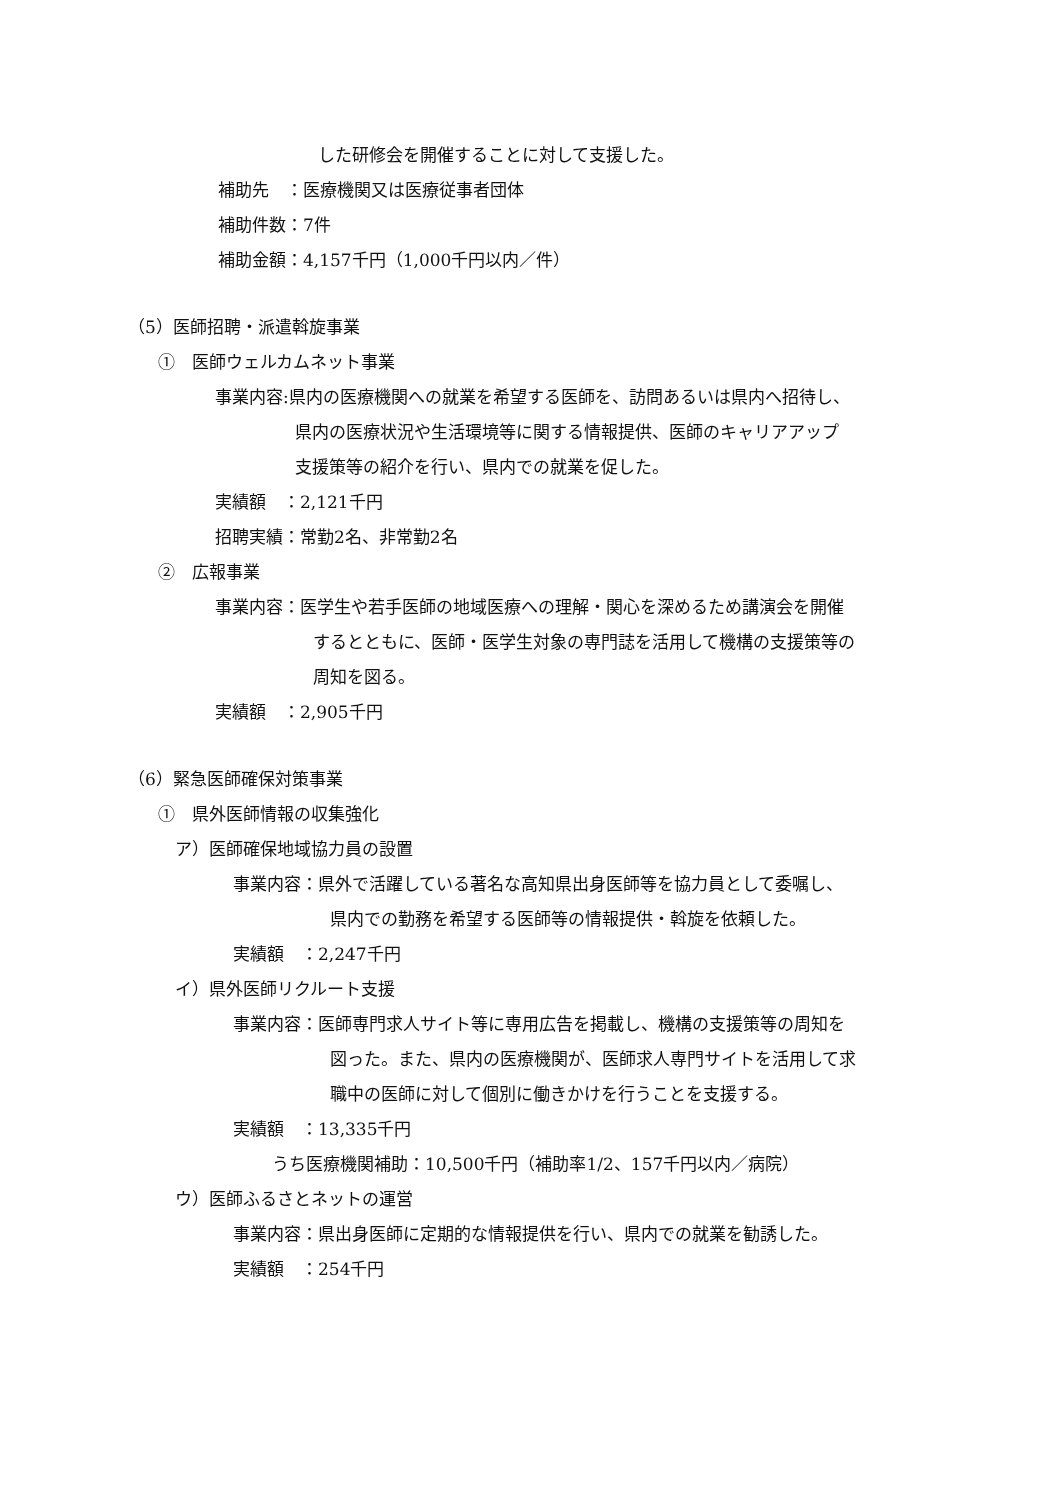した研修会を開催することに対して支援した。
補助先　：医療機関又は医療従事者団体
補助件数：7件
補助金額：4,157千円（1,000千円以内／件）
（5）医師招聘・派遣斡旋事業
①　医師ウェルカムネット事業
事業内容:県内の医療機関への就業を希望する医師を、訪問あるいは県内へ招待し、
県内の医療状況や生活環境等に関する情報提供、医師のキャリアアップ
支援策等の紹介を行い、県内での就業を促した。
実績額　：2,121千円
招聘実績：常勤2名、非常勤2名
②　広報事業
事業内容：医学生や若手医師の地域医療への理解・関心を深めるため講演会を開催
するとともに、医師・医学生対象の専門誌を活用して機構の支援策等の
周知を図る。
実績額　：2,905千円
（6）緊急医師確保対策事業
①　県外医師情報の収集強化
ア）医師確保地域協力員の設置
事業内容：県外で活躍している著名な高知県出身医師等を協力員として委嘱し、
県内での勤務を希望する医師等の情報提供・斡旋を依頼した。
実績額　：2,247千円
イ）県外医師リクルート支援
事業内容：医師専門求人サイト等に専用広告を掲載し、機構の支援策等の周知を
図った。また、県内の医療機関が、医師求人専門サイトを活用して求
職中の医師に対して個別に働きかけを行うことを支援する。
実績額　：13,335千円
うち医療機関補助：10,500千円（補助率1/2、157千円以内／病院）
ウ）医師ふるさとネットの運営
事業内容：県出身医師に定期的な情報提供を行い、県内での就業を勧誘した。
実績額　：254千円